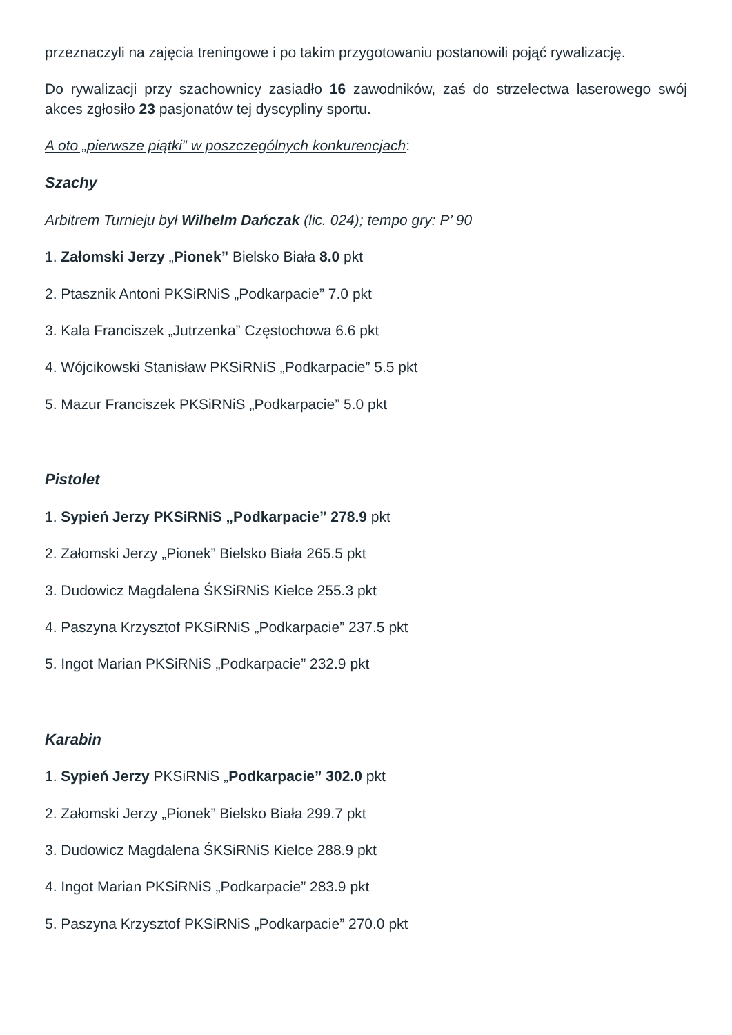przeznaczyli na zajęcia treningowe i po takim przygotowaniu postanowili pojąć rywalizację.
Do rywalizacji przy szachownicy zasiadło 16 zawodników, zaś do strzelectwa laserowego swój akces zgłosiło 23 pasjonatów tej dyscypliny sportu.
A oto „pierwsze piątki” w poszczególnych konkurencjach:
Szachy
Arbitrem Turnieju był Wilhelm Dańczak (lic. 024); tempo gry: P’ 90
1. Załomski Jerzy „Pionek” Bielsko Biała 8.0 pkt
2. Ptasznik Antoni PKSiRNiS „Podkarpacie” 7.0 pkt
3. Kala Franciszek „Jutrzenka” Częstochowa 6.6 pkt
4. Wójcikowski Stanisław PKSiRNiS „Podkarpacie” 5.5 pkt
5. Mazur Franciszek PKSiRNiS „Podkarpacie” 5.0 pkt
Pistolet
1. Sypień Jerzy PKSiRNiS „Podkarpacie” 278.9 pkt
2. Załomski Jerzy „Pionek” Bielsko Biała 265.5 pkt
3. Dudowicz Magdalena ŚKSiRNiS Kielce 255.3 pkt
4. Paszyna Krzysztof PKSiRNiS „Podkarpacie” 237.5 pkt
5. Ingot Marian PKSiRNiS „Podkarpacie” 232.9 pkt
Karabin
1. Sypień Jerzy PKSiRNiS „Podkarpacie” 302.0 pkt
2. Załomski Jerzy „Pionek” Bielsko Biała 299.7 pkt
3. Dudowicz Magdalena ŚKSiRNiS Kielce 288.9 pkt
4. Ingot Marian PKSiRNiS „Podkarpacie” 283.9 pkt
5. Paszyna Krzysztof PKSiRNiS „Podkarpacie” 270.0 pkt